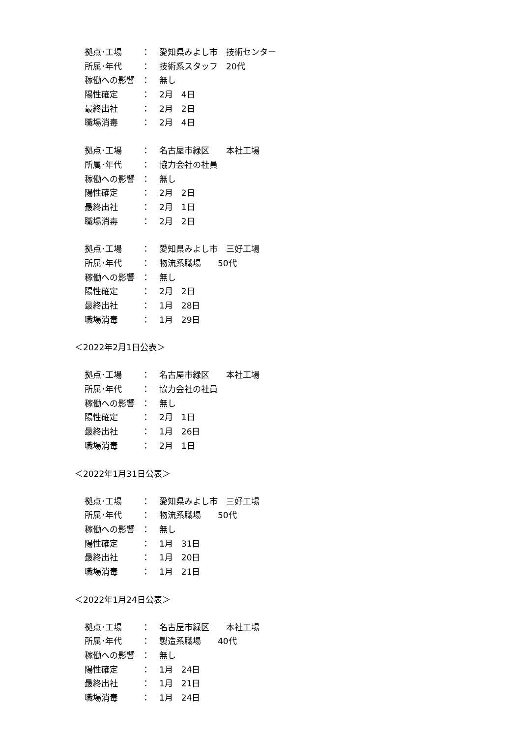拠点･工場 ： 愛知県みよし市　技術センター
所属･年代 ： 技術系スタッフ　20代
稼働への影響 ： 無し
陽性確定 ： 2月　4日
最終出社 ： 2月　2日
職場消毒 ： 2月　4日
拠点･工場 ： 名古屋市緑区　　本社工場
所属･年代 ： 協力会社の社員
稼働への影響 ： 無し
陽性確定 ： 2月　2日
最終出社 ： 2月　1日
職場消毒 ： 2月　2日
拠点･工場 ： 愛知県みよし市　三好工場
所属･年代 ： 物流系職場　　50代
稼働への影響 ： 無し
陽性確定 ： 2月　2日
最終出社 ： 1月　28日
職場消毒 ： 1月　29日
＜2022年2月1日公表＞
拠点･工場 ： 名古屋市緑区　　本社工場
所属･年代 ： 協力会社の社員
稼働への影響 ： 無し
陽性確定 ： 2月　1日
最終出社 ： 1月　26日
職場消毒 ： 2月　1日
＜2022年1月31日公表＞
拠点･工場 ： 愛知県みよし市　三好工場
所属･年代 ： 物流系職場　　50代
稼働への影響 ： 無し
陽性確定 ： 1月　31日
最終出社 ： 1月　20日
職場消毒 ： 1月　21日
＜2022年1月24日公表＞
拠点･工場 ： 名古屋市緑区　　本社工場
所属･年代 ： 製造系職場　　40代
稼働への影響 ： 無し
陽性確定 ： 1月　24日
最終出社 ： 1月　21日
職場消毒 ： 1月　24日